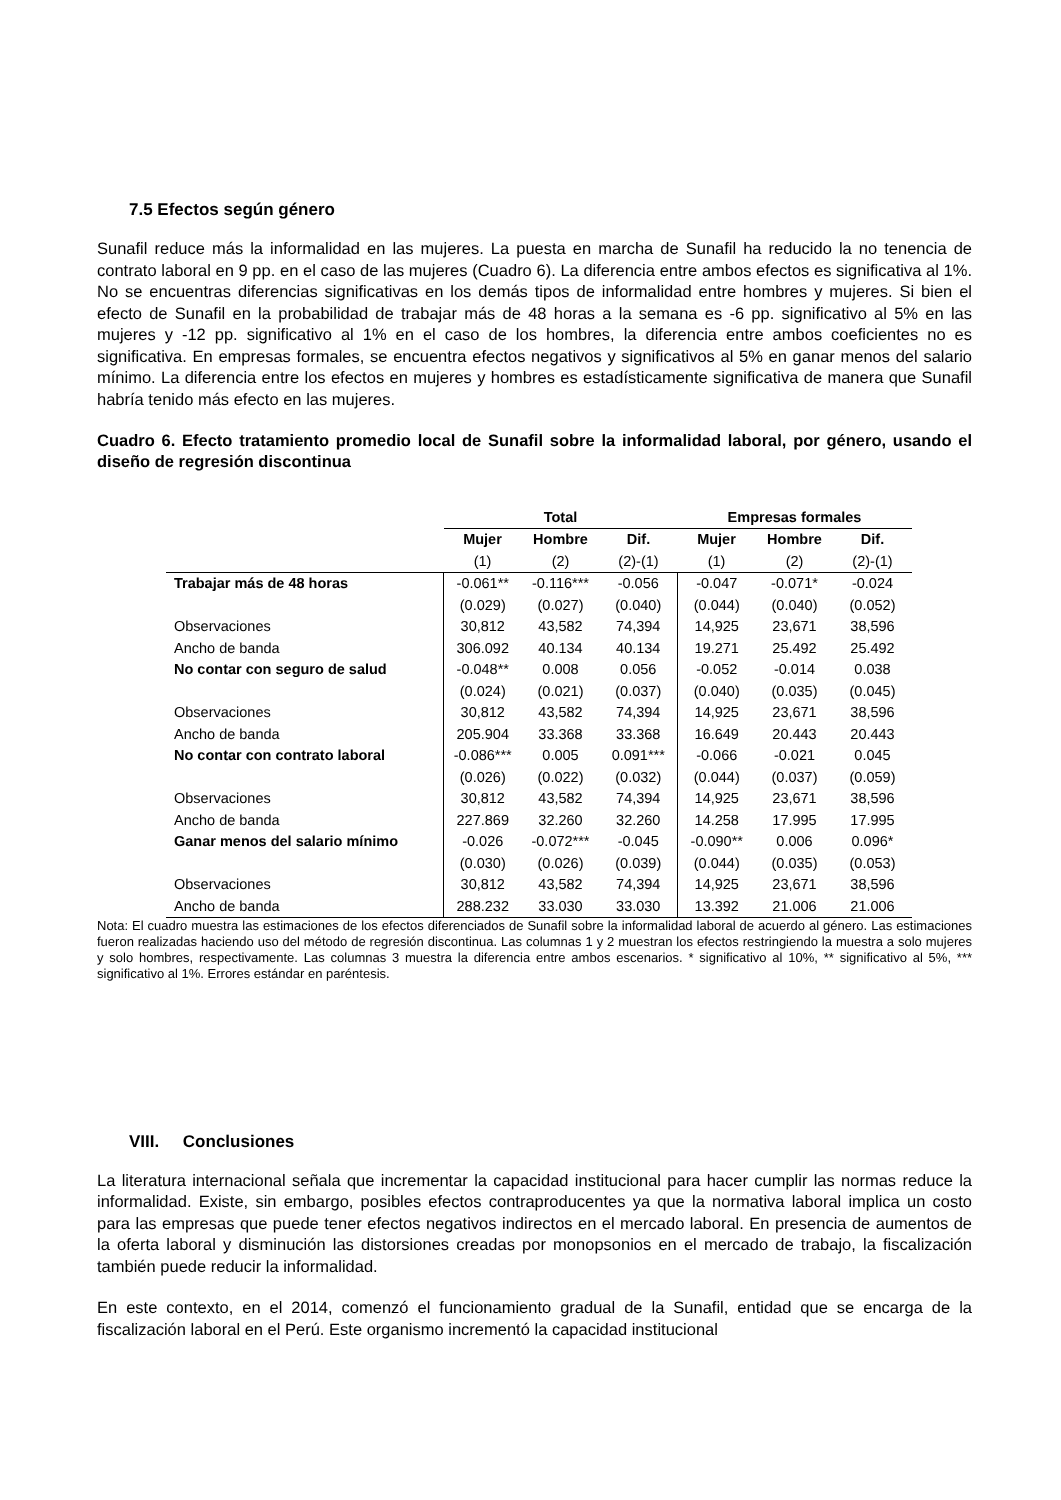7.5 Efectos según género
Sunafil reduce más la informalidad en las mujeres. La puesta en marcha de Sunafil ha reducido la no tenencia de contrato laboral en 9 pp. en el caso de las mujeres (Cuadro 6). La diferencia entre ambos efectos es significativa al 1%. No se encuentras diferencias significativas en los demás tipos de informalidad entre hombres y mujeres. Si bien el efecto de Sunafil en la probabilidad de trabajar más de 48 horas a la semana es -6 pp. significativo al 5% en las mujeres y -12 pp. significativo al 1% en el caso de los hombres, la diferencia entre ambos coeficientes no es significativa. En empresas formales, se encuentra efectos negativos y significativos al 5% en ganar menos del salario mínimo. La diferencia entre los efectos en mujeres y hombres es estadísticamente significativa de manera que Sunafil habría tenido más efecto en las mujeres.
Cuadro 6. Efecto tratamiento promedio local de Sunafil sobre la informalidad laboral, por género, usando el diseño de regresión discontinua
| | Total | | | Empresas formales | | |
| --- | --- | --- | --- | --- | --- | --- |
| | Mujer | Hombre | Dif. | Mujer | Hombre | Dif. |
| | (1) | (2) | (2)-(1) | (1) | (2) | (2)-(1) |
| Trabajar más de 48 horas | -0.061** | -0.116*** | -0.056 | -0.047 | -0.071* | -0.024 |
| | (0.029) | (0.027) | (0.040) | (0.044) | (0.040) | (0.052) |
| Observaciones | 30,812 | 43,582 | 74,394 | 14,925 | 23,671 | 38,596 |
| Ancho de banda | 306.092 | 40.134 | 40.134 | 19.271 | 25.492 | 25.492 |
| No contar con seguro de salud | -0.048** | 0.008 | 0.056 | -0.052 | -0.014 | 0.038 |
| | (0.024) | (0.021) | (0.037) | (0.040) | (0.035) | (0.045) |
| Observaciones | 30,812 | 43,582 | 74,394 | 14,925 | 23,671 | 38,596 |
| Ancho de banda | 205.904 | 33.368 | 33.368 | 16.649 | 20.443 | 20.443 |
| No contar con contrato laboral | -0.086*** | 0.005 | 0.091*** | -0.066 | -0.021 | 0.045 |
| | (0.026) | (0.022) | (0.032) | (0.044) | (0.037) | (0.059) |
| Observaciones | 30,812 | 43,582 | 74,394 | 14,925 | 23,671 | 38,596 |
| Ancho de banda | 227.869 | 32.260 | 32.260 | 14.258 | 17.995 | 17.995 |
| Ganar menos del salario mínimo | -0.026 | -0.072*** | -0.045 | -0.090** | 0.006 | 0.096* |
| | (0.030) | (0.026) | (0.039) | (0.044) | (0.035) | (0.053) |
| Observaciones | 30,812 | 43,582 | 74,394 | 14,925 | 23,671 | 38,596 |
| Ancho de banda | 288.232 | 33.030 | 33.030 | 13.392 | 21.006 | 21.006 |
Nota: El cuadro muestra las estimaciones de los efectos diferenciados de Sunafil sobre la informalidad laboral de acuerdo al género. Las estimaciones fueron realizadas haciendo uso del método de regresión discontinua. Las columnas 1 y 2 muestran los efectos restringiendo la muestra a solo mujeres y solo hombres, respectivamente. Las columnas 3 muestra la diferencia entre ambos escenarios. * significativo al 10%, ** significativo al 5%, *** significativo al 1%. Errores estándar en paréntesis.
VIII. Conclusiones
La literatura internacional señala que incrementar la capacidad institucional para hacer cumplir las normas reduce la informalidad. Existe, sin embargo, posibles efectos contraproducentes ya que la normativa laboral implica un costo para las empresas que puede tener efectos negativos indirectos en el mercado laboral. En presencia de aumentos de la oferta laboral y disminución las distorsiones creadas por monopsonios en el mercado de trabajo, la fiscalización también puede reducir la informalidad.
En este contexto, en el 2014, comenzó el funcionamiento gradual de la Sunafil, entidad que se encarga de la fiscalización laboral en el Perú. Este organismo incrementó la capacidad institucional